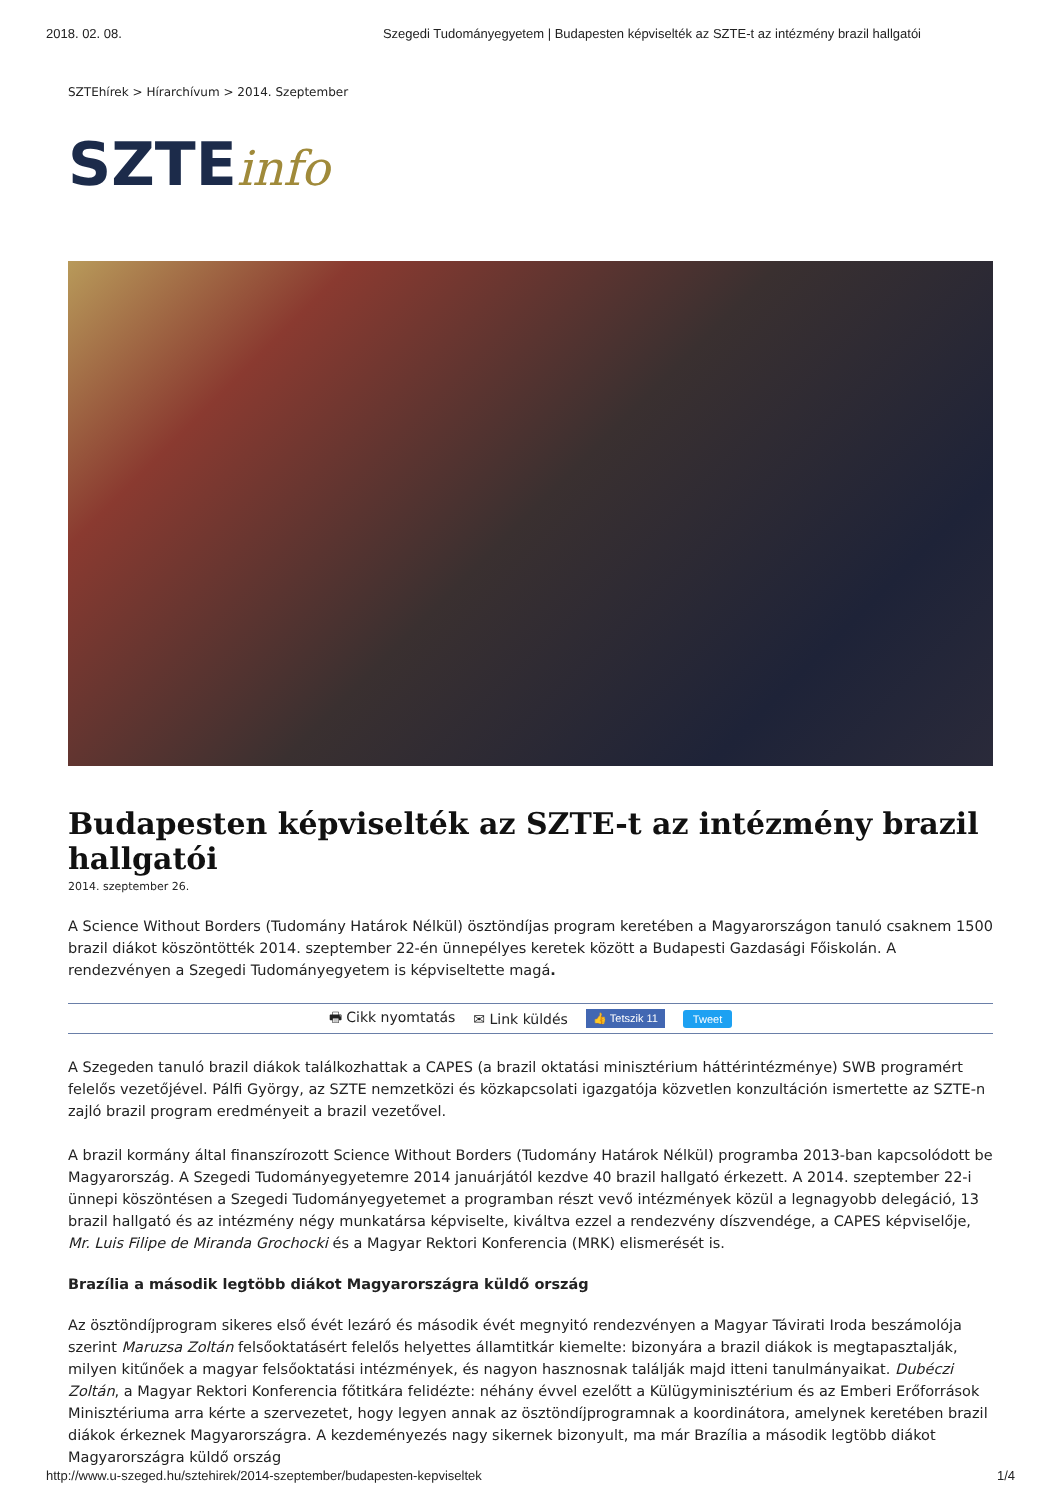2018. 02. 08. Szegedi Tudományegyetem | Budapesten képviselték az SZTE-t az intézmény brazil hallgatói
SZTEhírek > Hírarchívum > 2014. Szeptember
SZTEinfo
Budapesten képviselték az SZTE-t az intézmény brazil hallgatói
2014. szeptember 26.
A Science Without Borders (Tudomány Határok Nélkül) ösztöndíjas program keretében a Magyarországon tanuló csaknem 1500 brazil diákot köszöntötték 2014. szeptember 22-én ünnepélyes keretek között a Budapesti Gazdasági Főiskolán. A rendezvényen a Szegedi Tudományegyetem is képviseltette magá.
🖶 Cikk nyomtatás ✉ Link küldés 👍 Tetszik 11 Tweet
A Szegeden tanuló brazil diákok találkozhattak a CAPES (a brazil oktatási minisztérium háttérintézménye) SWB programért felelős vezetőjével. Pálfi György, az SZTE nemzetközi és közkapcsolati igazgatója közvetlen konzultáción ismertette az SZTE-n zajló brazil program eredményeit a brazil vezetővel.
A brazil kormány által finanszírozott Science Without Borders (Tudomány Határok Nélkül) programba 2013-ban kapcsolódott be Magyarország. A Szegedi Tudományegyetemre 2014 januárjától kezdve 40 brazil hallgató érkezett. A 2014. szeptember 22-i ünnepi köszöntésen a Szegedi Tudományegyetemet a programban részt vevő intézmények közül a legnagyobb delegáció, 13 brazil hallgató és az intézmény négy munkatársa képviselte, kiváltva ezzel a rendezvény díszvendége, a CAPES képviselője, Mr. Luis Filipe de Miranda Grochocki és a Magyar Rektori Konferencia (MRK) elismerését is.
Brazília a második legtöbb diákot Magyarországra küldő ország
Az ösztöndíjprogram sikeres első évét lezáró és második évét megnyitó rendezvényen a Magyar Távirati Iroda beszámolója szerint Maruzsa Zoltán felsőoktatásért felelős helyettes államtitkár kiemelte: bizonyára a brazil diákok is megtapasztalják, milyen kitűnőek a magyar felsőoktatási intézmények, és nagyon hasznosnak találják majd itteni tanulmányaikat. Dubéczi Zoltán, a Magyar Rektori Konferencia főtitkára felidézte: néhány évvel ezelőtt a Külügyminisztérium és az Emberi Erőforrások Minisztériuma arra kérte a szervezetet, hogy legyen annak az ösztöndíjprogramnak a koordinátora, amelynek keretében brazil diákok érkeznek Magyarországra. A kezdeményezés nagy sikernek bizonyult, ma már Brazília a második legtöbb diákot Magyarországra küldő ország
http://www.u-szeged.hu/sztehirek/2014-szeptember/budapesten-kepviseltek 1/4